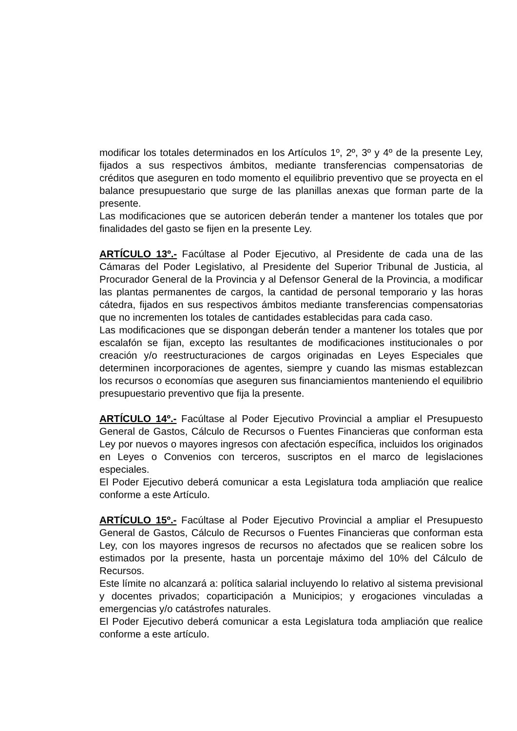modificar los totales determinados en los Artículos 1º, 2º, 3º y 4º de la presente Ley, fijados a sus respectivos ámbitos, mediante transferencias compensatorias de créditos que aseguren en todo momento el equilibrio preventivo que se proyecta en el balance presupuestario que surge de las planillas anexas que forman parte de la presente.
Las modificaciones que se autoricen deberán tender a mantener los totales que por finalidades del gasto se fijen en la presente Ley.
ARTÍCULO 13º.- Facúltase al Poder Ejecutivo, al Presidente de cada una de las Cámaras del Poder Legislativo, al Presidente del Superior Tribunal de Justicia, al Procurador General de la Provincia y al Defensor General de la Provincia, a modificar las plantas permanentes de cargos, la cantidad de personal temporario y las horas cátedra, fijados en sus respectivos ámbitos mediante transferencias compensatorias que no incrementen los totales de cantidades establecidas para cada caso.
Las modificaciones que se dispongan deberán tender a mantener los totales que por escalafón se fijan, excepto las resultantes de modificaciones institucionales o por creación y/o reestructuraciones de cargos originadas en Leyes Especiales que determinen incorporaciones de agentes, siempre y cuando las mismas establezcan los recursos o economías que aseguren sus financiamientos manteniendo el equilibrio presupuestario preventivo que fija la presente.
ARTÍCULO 14º.- Facúltase al Poder Ejecutivo Provincial a ampliar el Presupuesto General de Gastos, Cálculo de Recursos o Fuentes Financieras que conforman esta Ley por nuevos o mayores ingresos con afectación específica, incluidos los originados en Leyes o Convenios con terceros, suscriptos en el marco de legislaciones especiales.
El Poder Ejecutivo deberá comunicar a esta Legislatura toda ampliación que realice conforme a este Artículo.
ARTÍCULO 15º.- Facúltase al Poder Ejecutivo Provincial a ampliar el Presupuesto General de Gastos, Cálculo de Recursos o Fuentes Financieras que conforman esta Ley, con los mayores ingresos de recursos no afectados que se realicen sobre los estimados por la presente, hasta un porcentaje máximo del 10% del Cálculo de Recursos.
Este límite no alcanzará a: política salarial incluyendo lo relativo al sistema previsional y docentes privados; coparticipación a Municipios; y erogaciones vinculadas a emergencias y/o catástrofes naturales.
El Poder Ejecutivo deberá comunicar a esta Legislatura toda ampliación que realice conforme a este artículo.